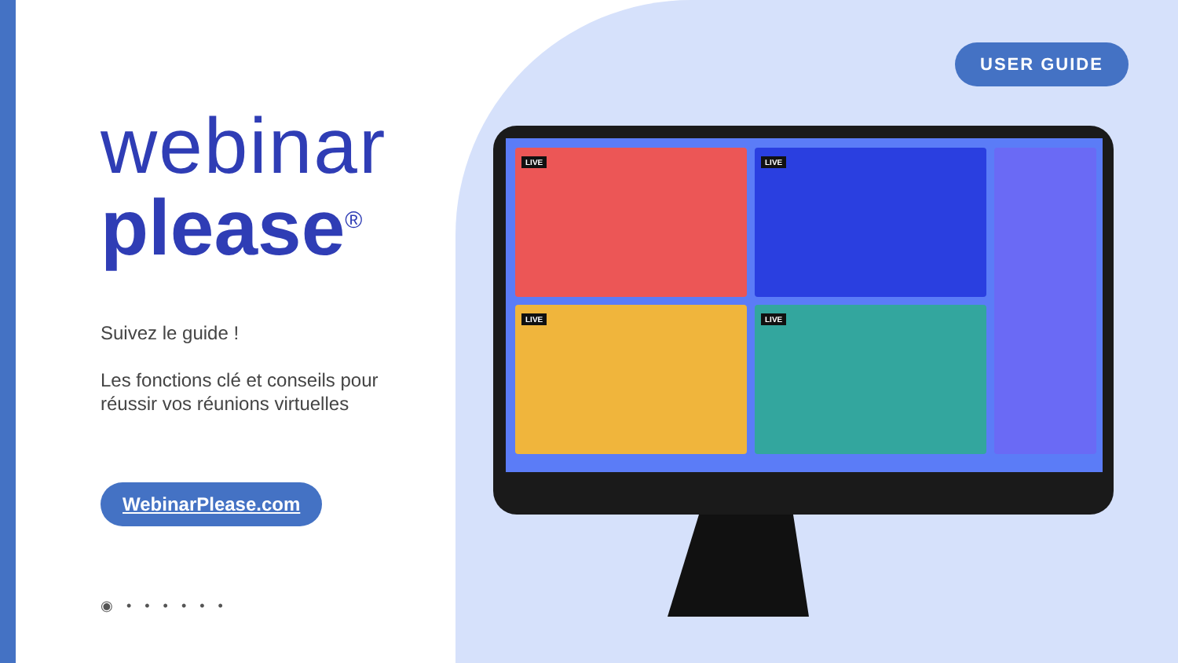webinar
please<sup>®</sup>
Suivez le guide !
Les fonctions clé et conseils pour réussir vos réunions virtuelles
WebinarPlease.com
◉ • • • • • •
USER GUIDE
LIVE
LIVE
LIVE
LIVE